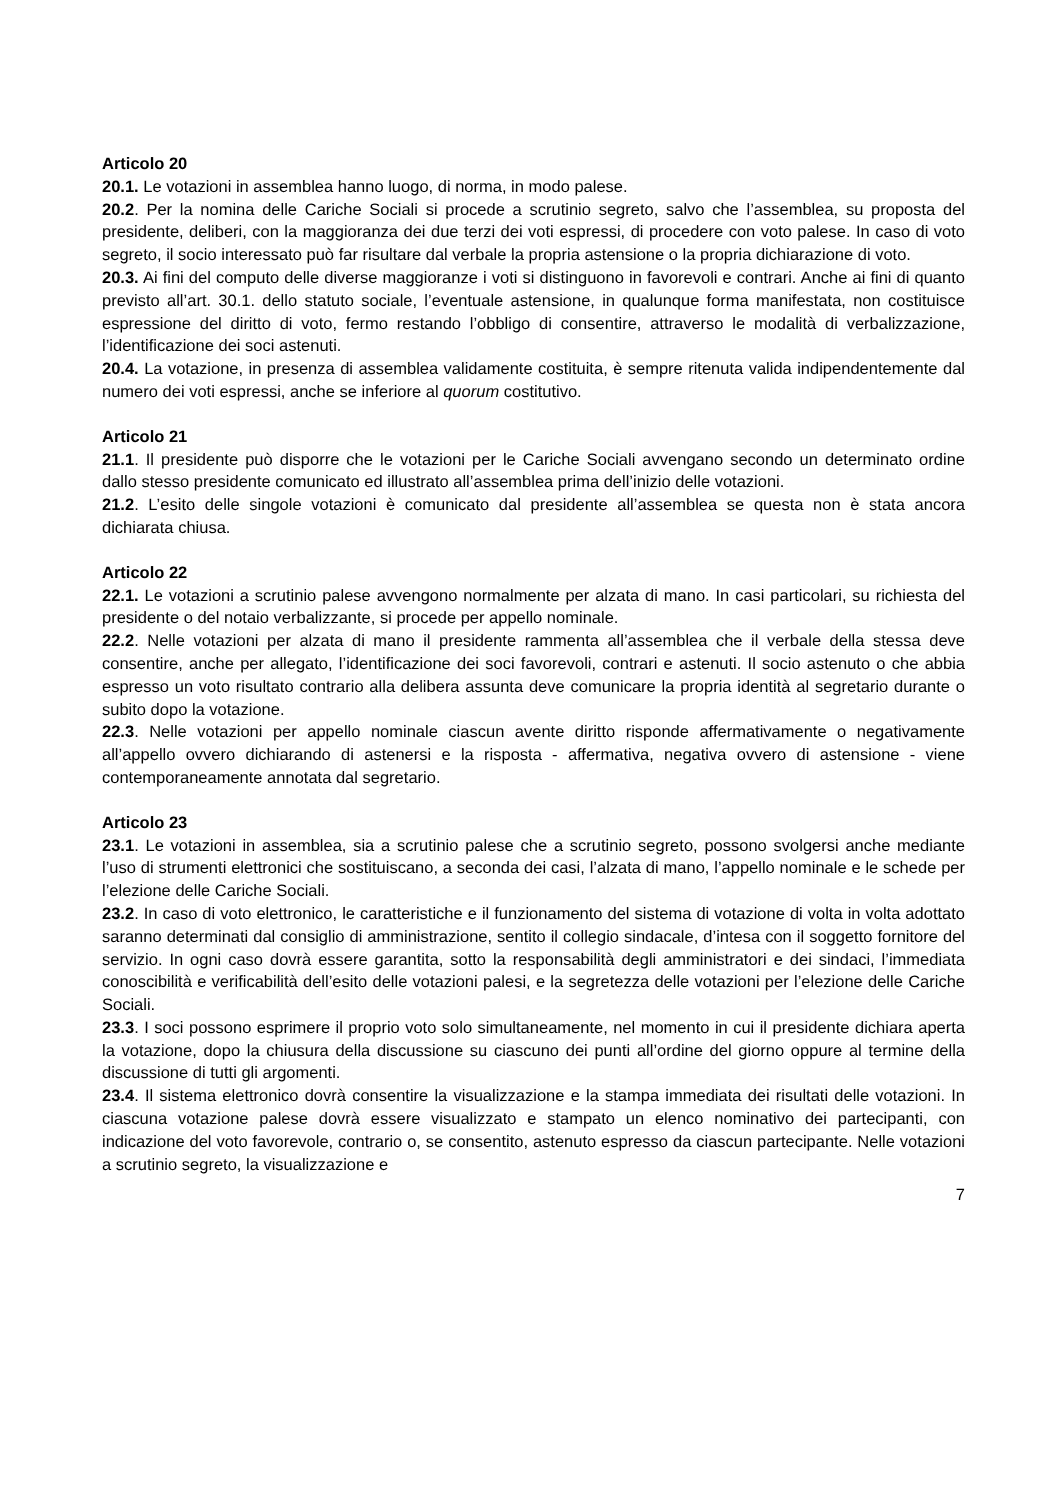Articolo 20
20.1. Le votazioni in assemblea hanno luogo, di norma, in modo palese.
20.2. Per la nomina delle Cariche Sociali si procede a scrutinio segreto, salvo che l’assemblea, su proposta del presidente, deliberi, con la maggioranza dei due terzi dei voti espressi, di procedere con voto palese. In caso di voto segreto, il socio interessato può far risultare dal verbale la propria astensione o la propria dichiarazione di voto.
20.3. Ai fini del computo delle diverse maggioranze i voti si distinguono in favorevoli e contrari. Anche ai fini di quanto previsto all’art. 30.1. dello statuto sociale, l’eventuale astensione, in qualunque forma manifestata, non costituisce espressione del diritto di voto, fermo restando l’obbligo di consentire, attraverso le modalità di verbalizzazione, l’identificazione dei soci astenuti.
20.4. La votazione, in presenza di assemblea validamente costituita, è sempre ritenuta valida indipendentemente dal numero dei voti espressi, anche se inferiore al quorum costitutivo.
Articolo 21
21.1. Il presidente può disporre che le votazioni per le Cariche Sociali avvengano secondo un determinato ordine dallo stesso presidente comunicato ed illustrato all’assemblea prima dell’inizio delle votazioni.
21.2. L’esito delle singole votazioni è comunicato dal presidente all’assemblea se questa non è stata ancora dichiarata chiusa.
Articolo 22
22.1. Le votazioni a scrutinio palese avvengono normalmente per alzata di mano. In casi particolari, su richiesta del presidente o del notaio verbalizzante, si procede per appello nominale.
22.2. Nelle votazioni per alzata di mano il presidente rammenta all’assemblea che il verbale della stessa deve consentire, anche per allegato, l’identificazione dei soci favorevoli, contrari e astenuti. Il socio astenuto o che abbia espresso un voto risultato contrario alla delibera assunta deve comunicare la propria identità al segretario durante o subito dopo la votazione.
22.3. Nelle votazioni per appello nominale ciascun avente diritto risponde affermativamente o negativamente all’appello ovvero dichiarando di astenersi e la risposta - affermativa, negativa ovvero di astensione - viene contemporaneamente annotata dal segretario.
Articolo 23
23.1. Le votazioni in assemblea, sia a scrutinio palese che a scrutinio segreto, possono svolgersi anche mediante l’uso di strumenti elettronici che sostituiscano, a seconda dei casi, l’alzata di mano, l’appello nominale e le schede per l’elezione delle Cariche Sociali.
23.2. In caso di voto elettronico, le caratteristiche e il funzionamento del sistema di votazione di volta in volta adottato saranno determinati dal consiglio di amministrazione, sentito il collegio sindacale, d’intesa con il soggetto fornitore del servizio. In ogni caso dovrà essere garantita, sotto la responsabilità degli amministratori e dei sindaci, l’immediata conoscibilità e verificabilità dell’esito delle votazioni palesi, e la segretezza delle votazioni per l’elezione delle Cariche Sociali.
23.3. I soci possono esprimere il proprio voto solo simultaneamente, nel momento in cui il presidente dichiara aperta la votazione, dopo la chiusura della discussione su ciascuno dei punti all’ordine del giorno oppure al termine della discussione di tutti gli argomenti.
23.4. Il sistema elettronico dovrà consentire la visualizzazione e la stampa immediata dei risultati delle votazioni. In ciascuna votazione palese dovrà essere visualizzato e stampato un elenco nominativo dei partecipanti, con indicazione del voto favorevole, contrario o, se consentito, astenuto espresso da ciascun partecipante. Nelle votazioni a scrutinio segreto, la visualizzazione e
7